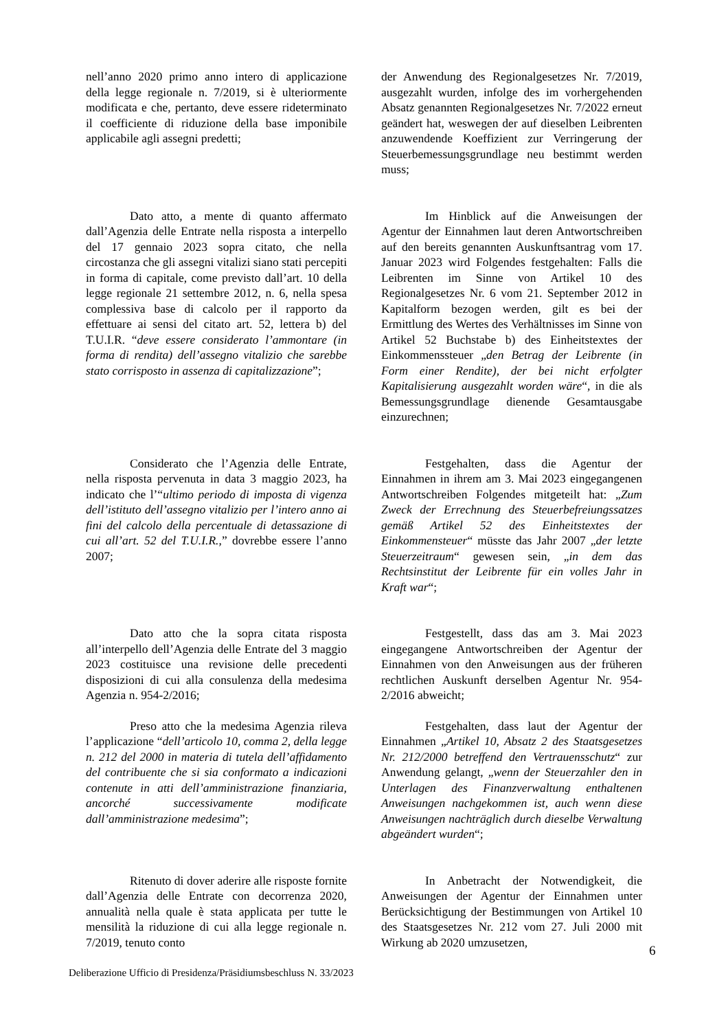| nell’anno 2020 primo anno intero di applicazione della legge regionale n. 7/2019, si è ulteriormente modificata e che, pertanto, deve essere rideterminato il coefficiente di riduzione della base imponibile applicabile agli assegni predetti; | der Anwendung des Regionalgesetzes Nr. 7/2019, ausgezahlt wurden, infolge des im vorhergehenden Absatz genannten Regionalgesetzes Nr. 7/2022 erneut geändert hat, weswegen der auf dieselben Leibrenten anzuwendende Koeffizient zur Verringerung der Steuerbemessungsgrundlage neu bestimmt werden muss; |
| Dato atto, a mente di quanto affermato dall’Agenzia delle Entrate nella risposta a interpello del 17 gennaio 2023 sopra citato, che nella circostanza che gli assegni vitalizi siano stati percepiti in forma di capitale, come previsto dall’art. 10 della legge regionale 21 settembre 2012, n. 6, nella spesa complessiva base di calcolo per il rapporto da effettuare ai sensi del citato art. 52, lettera b) del T.U.I.R. “ deve essere considerato l’ammontare (in forma di rendita) dell’assegno vitalizio che sarebbe stato corrisposto in assenza di capitalizzazione ”; | Im Hinblick auf die Anweisungen der Agentur der Einnahmen laut deren Antwortschreiben auf den bereits genannten Auskunftsantrag vom 17. Januar 2023 wird Folgendes festgehalten: Falls die Leibrenten im Sinne von Artikel 10 des Regionalgesetzes Nr. 6 vom 21. September 2012 in Kapitalform bezogen werden, gilt es bei der Ermittlung des Wertes des Verhältnisses im Sinne von Artikel 52 Buchstabe b) des Einheitstextes der Einkommenssteuer „ den Betrag der Leibrente (in Form einer Rendite), der bei nicht erfolgter Kapitalisierung ausgezahlt worden wäre “, in die als Bemessungsgrundlage dienende Gesamtausgabe einzurechnen; |
| Considerato che l’Agenzia delle Entrate, nella risposta pervenuta in data 3 maggio 2023, ha indicato che l’“ ultimo periodo di imposta di vigenza dell’istituto dell’assegno vitalizio per l’intero anno ai fini del calcolo della percentuale di detassazione di cui all’art. 52 del T.U.I.R. ,” dovrebbe essere l’anno 2007; | Festgehalten, dass die Agentur der Einnahmen in ihrem am 3. Mai 2023 eingegangenen Antwortschreiben Folgendes mitgeteilt hat: „ Zum Zweck der Errechnung des Steuerbefreiungssatzes gemäß Artikel 52 des Einheitstextes der Einkommensteuer “ müsste das Jahr 2007 „ der letzte Steuerzeitraum “ gewesen sein, „ in dem das Rechtsinstitut der Leibrente für ein volles Jahr in Kraft war “; |
| Dato atto che la sopra citata risposta all’interpello dell’Agenzia delle Entrate del 3 maggio 2023 costituisce una revisione delle precedenti disposizioni di cui alla consulenza della medesima Agenzia n. 954-2/2016; | Festgestellt, dass das am 3. Mai 2023 eingegangene Antwortschreiben der Agentur der Einnahmen von den Anweisungen aus der früheren rechtlichen Auskunft derselben Agentur Nr. 954-2/2016 abweicht; |
| Preso atto che la medesima Agenzia rileva l’applicazione “ dell’articolo 10, comma 2, della legge n. 212 del 2000 in materia di tutela dell’affidamento del contribuente che si sia conformato a indicazioni contenute in atti dell’amministrazione finanziaria, ancorché successivamente modificate dall’amministrazione medesima ”; | Festgehalten, dass laut der Agentur der Einnahmen „ Artikel 10, Absatz 2 des Staatsgesetzes Nr. 212/2000 betreffend den Vertrauensschutz “ zur Anwendung gelangt, „ wenn der Steuerzahler den in Unterlagen des Finanzverwaltung enthaltenen Anweisungen nachgekommen ist, auch wenn diese Anweisungen nachträglich durch dieselbe Verwaltung abgeändert wurden “; |
| Ritenuto di dover aderire alle risposte fornite dall’Agenzia delle Entrate con decorrenza 2020, annualità nella quale è stata applicata per tutte le mensilità la riduzione di cui alla legge regionale n. 7/2019, tenuto conto | In Anbetracht der Notwendigkeit, die Anweisungen der Agentur der Einnahmen unter Berücksichtigung der Bestimmungen von Artikel 10 des Staatsgesetzes Nr. 212 vom 27. Juli 2000 mit Wirkung ab 2020 umzusetzen, |
6
Deliberazione Ufficio di Presidenza/Präsidiumsbeschluss N. 33/2023